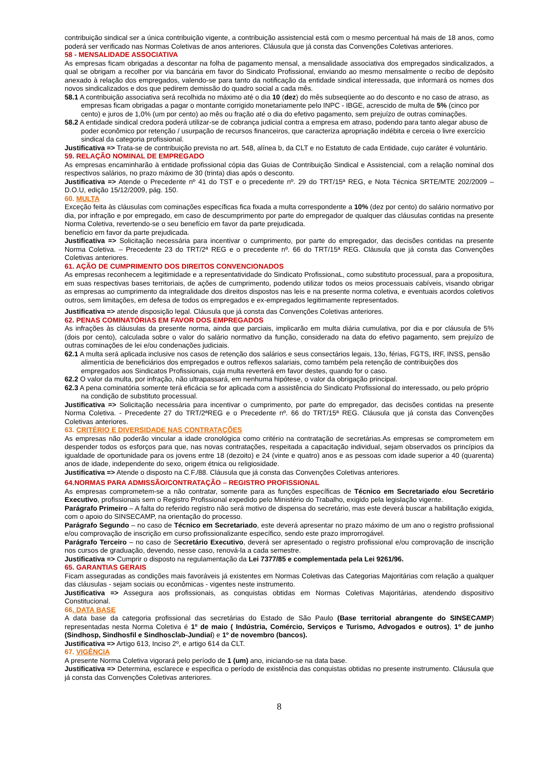contribuição sindical ser a única contribuição vigente, a contribuição assistencial está com o mesmo percentual há mais de 18 anos, como poderá ser verificado nas Normas Coletivas de anos anteriores. Cláusula que já consta das Convenções Coletivas anteriores.
58 - MENSALIDADE ASSOCIATIVA
As empresas ficam obrigadas a descontar na folha de pagamento mensal, a mensalidade associativa dos empregados sindicalizados, a qual se obrigam a recolher por via bancária em favor do Sindicato Profissional, enviando ao mesmo mensalmente o recibo de depósito anexado à relação dos empregados, valendo-se para tanto da notificação da entidade sindical interessada, que informará os nomes dos novos sindicalizados e dos que pedirem demissão do quadro social a cada mês.
58.1 A contribuição associativa será recolhida no máximo até o dia 10 (dez) do mês subseqüente ao do desconto e no caso de atraso, as empresas ficam obrigadas a pagar o montante corrigido monetariamente pelo INPC - IBGE, acrescido de multa de 5% (cinco por cento) e juros de 1,0% (um por cento) ao mês ou fração até o dia do efetivo pagamento, sem prejuízo de outras cominações.
58.2 A entidade sindical credora poderá utilizar-se de cobrança judicial contra a empresa em atraso, podendo para tanto alegar abuso de poder econômico por retenção / usurpação de recursos financeiros, que caracteriza apropriação indébita e cerceia o livre exercício sindical da categoria profissional.
Justificativa => Trata-se de contribuição prevista no art. 548, alínea b, da CLT e no Estatuto de cada Entidade, cujo caráter é voluntário.
59. RELAÇÃO NOMINAL DE EMPREGADO
As empresas encaminharão à entidade profissional cópia das Guias de Contribuição Sindical e Assistencial, com a relação nominal dos respectivos salários, no prazo máximo de 30 (trinta) dias após o desconto.
Justificativa => Atende o Precedente nº 41 do TST e o precedente nº. 29 do TRT/15ª REG, e Nota Técnica SRTE/MTE 202/2009 – D.O.U, edição 15/12/2009, pág. 150.
60. MULTA
Exceção feita às cláusulas com cominações específicas fica fixada a multa correspondente a 10% (dez por cento) do salário normativo por dia, por infração e por empregado, em caso de descumprimento por parte do empregador de qualquer das cláusulas contidas na presente Norma Coletiva, revertendo-se o seu benefício em favor da parte prejudicada.
benefício em favor da parte prejudicada.
Justificativa => Solicitação necessária para incentivar o cumprimento, por parte do empregador, das decisões contidas na presente Norma Coletiva. – Precedente 23 do TRT/2ª REG e o precedente nº. 66 do TRT/15ª REG. Cláusula que já consta das Convenções Coletivas anteriores.
61. AÇÃO DE CUMPRIMENTO DOS DIREITOS CONVENCIONADOS
As empresas reconhecem a legitimidade e a representatividade do Sindicato ProfissionaL, como substituto processual, para a propositura, em suas respectivas bases territoriais, de ações de cumprimento, podendo utilizar todos os meios processuais cabíveis, visando obrigar as empresas ao cumprimento da integralidade dos direitos dispostos nas leis e na presente norma coletiva, e eventuais acordos coletivos outros, sem limitações, em defesa de todos os empregados e ex-empregados legitimamente representados.
Justificativa => atende disposição legal. Cláusula que já consta das Convenções Coletivas anteriores.
62. PENAS COMINATÓRIAS EM FAVOR DOS EMPREGADOS
As infrações às cláusulas da presente norma, ainda que parciais, implicarão em multa diária cumulativa, por dia e por cláusula de 5% (dois por cento), calculada sobre o valor do salário normativo da função, considerado na data do efetivo pagamento, sem prejuízo de outras cominações de lei e/ou condenações judiciais.
62.1 A multa será aplicada inclusive nos casos de retenção dos salários e seus consectários legais, 13o, férias, FGTS, IRF, INSS, pensão alimentícia de beneficiários dos empregados e outros reflexos salariais, como também pela retenção de contribuições dos empregados aos Sindicatos Profissionais, cuja multa reverterá em favor destes, quando for o caso.
62.2 O valor da multa, por infração, não ultrapassará, em nenhuma hipótese, o valor da obrigação principal.
62.3 A pena cominatória somente terá eficácia se for aplicada com a assistência do Sindicato Profissional do interessado, ou pelo próprio na condição de substituto processual.
Justificativa => Solicitação necessária para incentivar o cumprimento, por parte do empregador, das decisões contidas na presente Norma Coletiva. - Precedente 27 do TRT/2ªREG e o Precedente nº. 66 do TRT/15ª REG. Cláusula que já consta das Convenções Coletivas anteriores.
63. CRITÉRIO E DIVERSIDADE NAS CONTRATAÇÕES
As empresas não poderão vincular a idade cronológica como critério na contratação de secretárias.As empresas se comprometem em despender todos os esforços para que, nas novas contratações, respeitada a capacitação individual, sejam observados os princípios da igualdade de oportunidade para os jovens entre 18 (dezoito) e 24 (vinte e quatro) anos e as pessoas com idade superior a 40 (quarenta) anos de idade, independente do sexo, origem étnica ou religiosidade.
Justificativa => Atende o disposto na C.F./88. Cláusula que já consta das Convenções Coletivas anteriores.
64.NORMAS PARA ADMISSÃO/CONTRATAÇÃO – REGISTRO PROFISSIONAL
As empresas comprometem-se a não contratar, somente para as funções específicas de Técnico em Secretariado e/ou Secretário Executivo, profissionais sem o Registro Profissional expedido pelo Ministério do Trabalho, exigido pela legislação vigente.
Parágrafo Primeiro – A falta do referido registro não será motivo de dispensa do secretário, mas este deverá buscar a habilitação exigida, com o apoio do SINSECAMP, na orientação do processo.
Parágrafo Segundo – no caso de Técnico em Secretariado, este deverá apresentar no prazo máximo de um ano o registro profissional e/ou comprovação de inscrição em curso profissionalizante específico, sendo este prazo improrrogável.
Parágrafo Terceiro – no caso de Secretário Executivo, deverá ser apresentado o registro profissional e/ou comprovação de inscrição nos cursos de graduação, devendo, nesse caso, renová-la a cada semestre.
Justificativa => Cumprir o disposto na regulamentação da Lei 7377/85 e complementada pela Lei 9261/96.
65. GARANTIAS GERAIS
Ficam asseguradas as condições mais favoráveis já existentes em Normas Coletivas das Categorias Majoritárias com relação a qualquer das cláusulas - sejam sociais ou econômicas - vigentes neste instrumento.
Justificativa => Assegura aos profissionais, as conquistas obtidas em Normas Coletivas Majoritárias, atendendo dispositivo Constitucional.
66. DATA BASE
A data base da categoria profissional das secretárias do Estado de São Paulo (Base territorial abrangente do SINSECAMP) representadas nesta Norma Coletiva é 1º de maio ( Indústria, Comércio, Serviços e Turismo, Advogados e outros), 1º de junho (Sindhosp, Sindhosfil e Sindhosclab-Jundiaí) e 1º de novembro (bancos).
Justificativa => Artigo 613, Inciso 2º, e artigo 614 da CLT.
67. VIGÊNCIA
A presente Norma Coletiva vigorará pelo período de 1 (um) ano, iniciando-se na data base.
Justificativa => Determina, esclarece e especifica o período de existência das conquistas obtidas no presente instrumento. Cláusula que já consta das Convenções Coletivas anteriores.
8